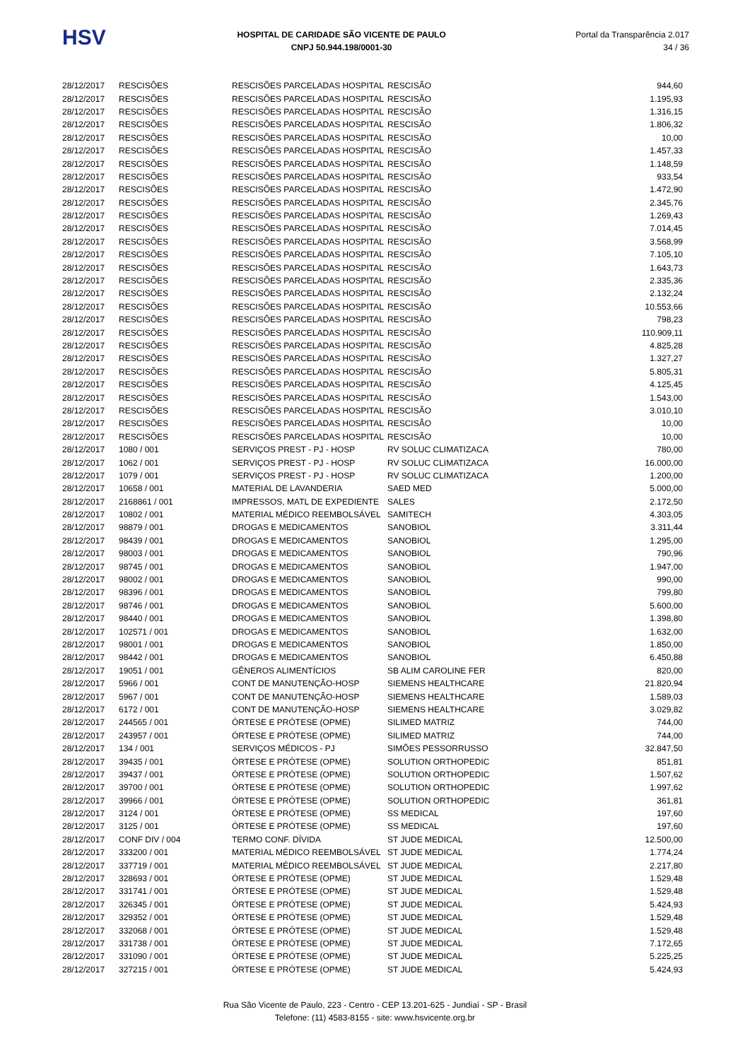HSV
HOSPITAL DE CARIDADE SÃO VICENTE DE PAULO
CNPJ 50.944.198/0001-30
Portal da Transparência 2.017
34 / 36
| 28/12/2017 | RESCISÕES | RESCISÕES PARCELADAS HOSPITAL | RESCISÃO | 944,60 |
| 28/12/2017 | RESCISÕES | RESCISÕES PARCELADAS HOSPITAL | RESCISÃO | 1.195,93 |
| 28/12/2017 | RESCISÕES | RESCISÕES PARCELADAS HOSPITAL | RESCISÃO | 1.316,15 |
| 28/12/2017 | RESCISÕES | RESCISÕES PARCELADAS HOSPITAL | RESCISÃO | 1.806,32 |
| 28/12/2017 | RESCISÕES | RESCISÕES PARCELADAS HOSPITAL | RESCISÃO | 10,00 |
| 28/12/2017 | RESCISÕES | RESCISÕES PARCELADAS HOSPITAL | RESCISÃO | 1.457,33 |
| 28/12/2017 | RESCISÕES | RESCISÕES PARCELADAS HOSPITAL | RESCISÃO | 1.148,59 |
| 28/12/2017 | RESCISÕES | RESCISÕES PARCELADAS HOSPITAL | RESCISÃO | 933,54 |
| 28/12/2017 | RESCISÕES | RESCISÕES PARCELADAS HOSPITAL | RESCISÃO | 1.472,90 |
| 28/12/2017 | RESCISÕES | RESCISÕES PARCELADAS HOSPITAL | RESCISÃO | 2.345,76 |
| 28/12/2017 | RESCISÕES | RESCISÕES PARCELADAS HOSPITAL | RESCISÃO | 1.269,43 |
| 28/12/2017 | RESCISÕES | RESCISÕES PARCELADAS HOSPITAL | RESCISÃO | 7.014,45 |
| 28/12/2017 | RESCISÕES | RESCISÕES PARCELADAS HOSPITAL | RESCISÃO | 3.568,99 |
| 28/12/2017 | RESCISÕES | RESCISÕES PARCELADAS HOSPITAL | RESCISÃO | 7.105,10 |
| 28/12/2017 | RESCISÕES | RESCISÕES PARCELADAS HOSPITAL | RESCISÃO | 1.643,73 |
| 28/12/2017 | RESCISÕES | RESCISÕES PARCELADAS HOSPITAL | RESCISÃO | 2.335,36 |
| 28/12/2017 | RESCISÕES | RESCISÕES PARCELADAS HOSPITAL | RESCISÃO | 2.132,24 |
| 28/12/2017 | RESCISÕES | RESCISÕES PARCELADAS HOSPITAL | RESCISÃO | 10.553,66 |
| 28/12/2017 | RESCISÕES | RESCISÕES PARCELADAS HOSPITAL | RESCISÃO | 798,23 |
| 28/12/2017 | RESCISÕES | RESCISÕES PARCELADAS HOSPITAL | RESCISÃO | 110.909,11 |
| 28/12/2017 | RESCISÕES | RESCISÕES PARCELADAS HOSPITAL | RESCISÃO | 4.825,28 |
| 28/12/2017 | RESCISÕES | RESCISÕES PARCELADAS HOSPITAL | RESCISÃO | 1.327,27 |
| 28/12/2017 | RESCISÕES | RESCISÕES PARCELADAS HOSPITAL | RESCISÃO | 5.805,31 |
| 28/12/2017 | RESCISÕES | RESCISÕES PARCELADAS HOSPITAL | RESCISÃO | 4.125,45 |
| 28/12/2017 | RESCISÕES | RESCISÕES PARCELADAS HOSPITAL | RESCISÃO | 1.543,00 |
| 28/12/2017 | RESCISÕES | RESCISÕES PARCELADAS HOSPITAL | RESCISÃO | 3.010,10 |
| 28/12/2017 | RESCISÕES | RESCISÕES PARCELADAS HOSPITAL | RESCISÃO | 10,00 |
| 28/12/2017 | RESCISÕES | RESCISÕES PARCELADAS HOSPITAL | RESCISÃO | 10,00 |
| 28/12/2017 | 1080 / 001 | SERVIÇOS PREST - PJ - HOSP | RV SOLUC CLIMATIZACA | 780,00 |
| 28/12/2017 | 1062 / 001 | SERVIÇOS PREST - PJ - HOSP | RV SOLUC CLIMATIZACA | 16.000,00 |
| 28/12/2017 | 1079 / 001 | SERVIÇOS PREST - PJ - HOSP | RV SOLUC CLIMATIZACA | 1.200,00 |
| 28/12/2017 | 10658 / 001 | MATERIAL DE LAVANDERIA | SAED MED | 5.000,00 |
| 28/12/2017 | 2168861 / 001 | IMPRESSOS, MATL DE EXPEDIENTE | SALES | 2.172,50 |
| 28/12/2017 | 10802 / 001 | MATERIAL MÉDICO REEMBOLSÁVEL | SAMITECH | 4.303,05 |
| 28/12/2017 | 98879 / 001 | DROGAS E MEDICAMENTOS | SANOBIOL | 3.311,44 |
| 28/12/2017 | 98439 / 001 | DROGAS E MEDICAMENTOS | SANOBIOL | 1.295,00 |
| 28/12/2017 | 98003 / 001 | DROGAS E MEDICAMENTOS | SANOBIOL | 790,96 |
| 28/12/2017 | 98745 / 001 | DROGAS E MEDICAMENTOS | SANOBIOL | 1.947,00 |
| 28/12/2017 | 98002 / 001 | DROGAS E MEDICAMENTOS | SANOBIOL | 990,00 |
| 28/12/2017 | 98396 / 001 | DROGAS E MEDICAMENTOS | SANOBIOL | 799,80 |
| 28/12/2017 | 98746 / 001 | DROGAS E MEDICAMENTOS | SANOBIOL | 5.600,00 |
| 28/12/2017 | 98440 / 001 | DROGAS E MEDICAMENTOS | SANOBIOL | 1.398,80 |
| 28/12/2017 | 102571 / 001 | DROGAS E MEDICAMENTOS | SANOBIOL | 1.632,00 |
| 28/12/2017 | 98001 / 001 | DROGAS E MEDICAMENTOS | SANOBIOL | 1.850,00 |
| 28/12/2017 | 98442 / 001 | DROGAS E MEDICAMENTOS | SANOBIOL | 6.450,88 |
| 28/12/2017 | 19051 / 001 | GÊNEROS ALIMENTÍCIOS | SB ALIM CAROLINE FER | 820,00 |
| 28/12/2017 | 5966 / 001 | CONT DE MANUTENÇÃO-HOSP | SIEMENS HEALTHCARE | 21.820,94 |
| 28/12/2017 | 5967 / 001 | CONT DE MANUTENÇÃO-HOSP | SIEMENS HEALTHCARE | 1.589,03 |
| 28/12/2017 | 6172 / 001 | CONT DE MANUTENÇÃO-HOSP | SIEMENS HEALTHCARE | 3.029,82 |
| 28/12/2017 | 244565 / 001 | ÓRTESE E PRÓTESE (OPME) | SILIMED MATRIZ | 744,00 |
| 28/12/2017 | 243957 / 001 | ÓRTESE E PRÓTESE (OPME) | SILIMED MATRIZ | 744,00 |
| 28/12/2017 | 134 / 001 | SERVIÇOS MÉDICOS - PJ | SIMÕES PESSORRUSSO | 32.847,50 |
| 28/12/2017 | 39435 / 001 | ÓRTESE E PRÓTESE (OPME) | SOLUTION ORTHOPEDIC | 851,81 |
| 28/12/2017 | 39437 / 001 | ÓRTESE E PRÓTESE (OPME) | SOLUTION ORTHOPEDIC | 1.507,62 |
| 28/12/2017 | 39700 / 001 | ÓRTESE E PRÓTESE (OPME) | SOLUTION ORTHOPEDIC | 1.997,62 |
| 28/12/2017 | 39966 / 001 | ÓRTESE E PRÓTESE (OPME) | SOLUTION ORTHOPEDIC | 361,81 |
| 28/12/2017 | 3124 / 001 | ÓRTESE E PRÓTESE (OPME) | SS MEDICAL | 197,60 |
| 28/12/2017 | 3125 / 001 | ÓRTESE E PRÓTESE (OPME) | SS MEDICAL | 197,60 |
| 28/12/2017 | CONF DIV / 004 | TERMO CONF. DÍVIDA | ST JUDE MEDICAL | 12.500,00 |
| 28/12/2017 | 333200 / 001 | MATERIAL MÉDICO REEMBOLSÁVEL | ST JUDE MEDICAL | 1.774,24 |
| 28/12/2017 | 337719 / 001 | MATERIAL MÉDICO REEMBOLSÁVEL | ST JUDE MEDICAL | 2.217,80 |
| 28/12/2017 | 328693 / 001 | ÓRTESE E PRÓTESE (OPME) | ST JUDE MEDICAL | 1.529,48 |
| 28/12/2017 | 331741 / 001 | ÓRTESE E PRÓTESE (OPME) | ST JUDE MEDICAL | 1.529,48 |
| 28/12/2017 | 326345 / 001 | ÓRTESE E PRÓTESE (OPME) | ST JUDE MEDICAL | 5.424,93 |
| 28/12/2017 | 329352 / 001 | ÓRTESE E PRÓTESE (OPME) | ST JUDE MEDICAL | 1.529,48 |
| 28/12/2017 | 332068 / 001 | ÓRTESE E PRÓTESE (OPME) | ST JUDE MEDICAL | 1.529,48 |
| 28/12/2017 | 331738 / 001 | ÓRTESE E PRÓTESE (OPME) | ST JUDE MEDICAL | 7.172,65 |
| 28/12/2017 | 331090 / 001 | ÓRTESE E PRÓTESE (OPME) | ST JUDE MEDICAL | 5.225,25 |
| 28/12/2017 | 327215 / 001 | ÓRTESE E PRÓTESE (OPME) | ST JUDE MEDICAL | 5.424,93 |
Rua São Vicente de Paulo, 223 - Centro - CEP 13.201-625 - Jundiaí - SP - Brasil
Telefone: (11) 4583-8155 - site: www.hsvicente.org.br